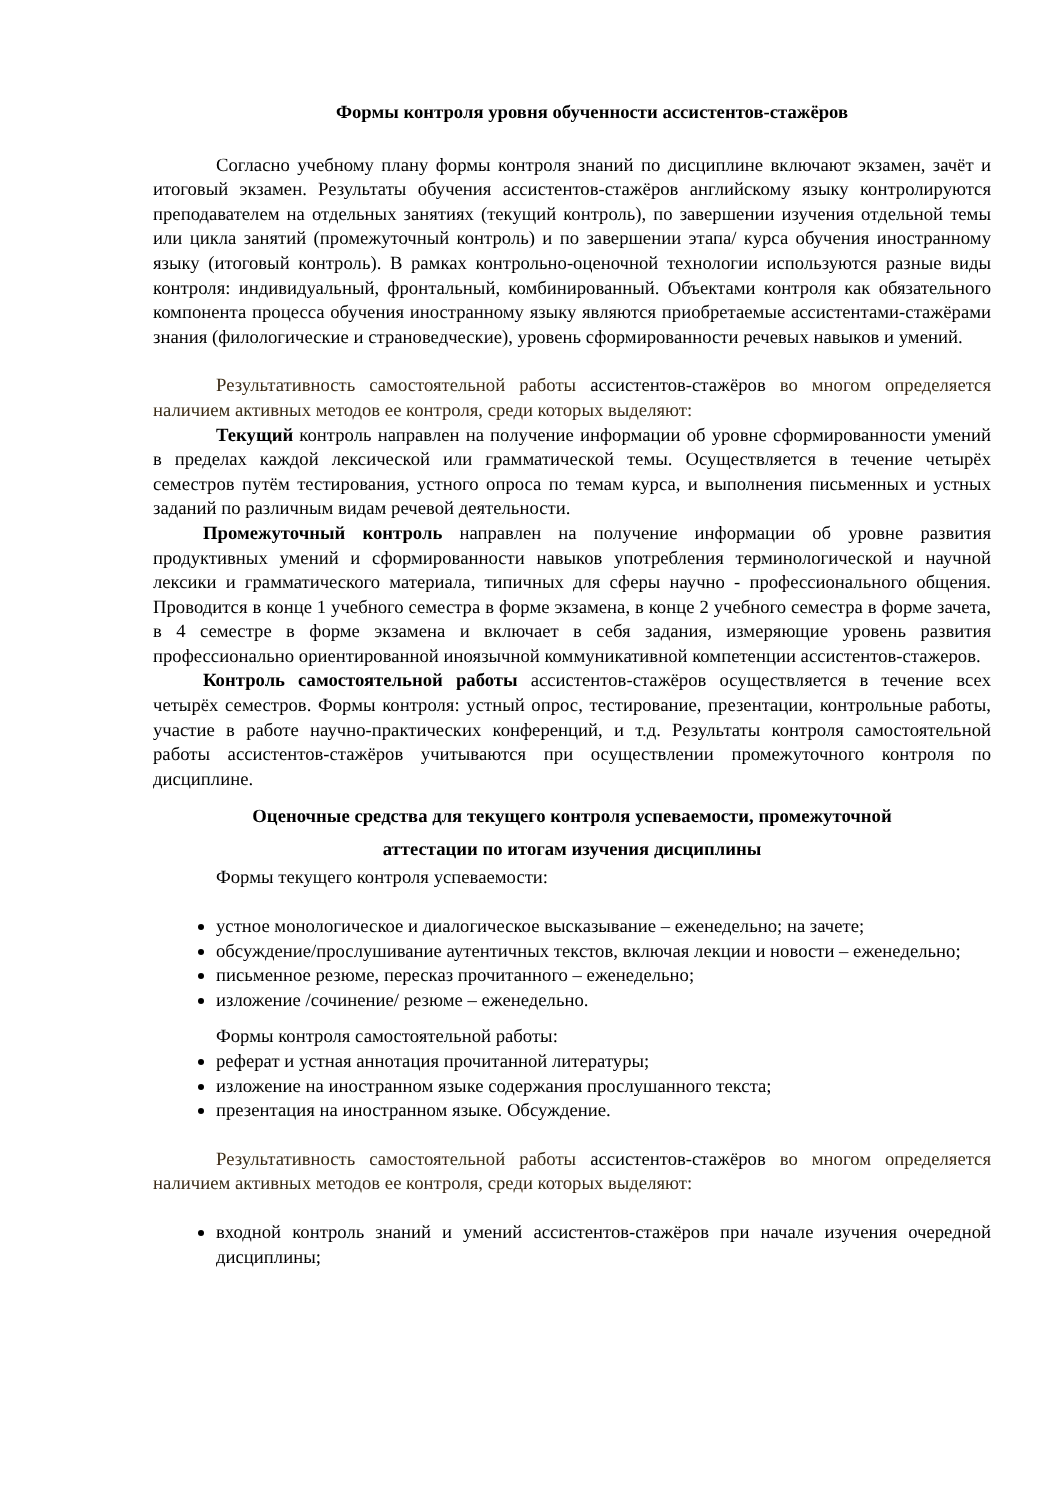Формы контроля уровня обученности ассистентов-стажёров
Согласно учебному плану формы контроля знаний по дисциплине включают экзамен, зачёт и итоговый экзамен. Результаты обучения ассистентов-стажёров английскому языку контролируются преподавателем на отдельных занятиях (текущий контроль), по завершении изучения отдельной темы или цикла занятий (промежуточный контроль) и по завершении этапа/ курса обучения иностранному языку (итоговый контроль). В рамках контрольно-оценочной технологии используются разные виды контроля: индивидуальный, фронтальный, комбинированный. Объектами контроля как обязательного компонента процесса обучения иностранному языку являются приобретаемые ассистентами-стажёрами знания (филологические и страноведческие), уровень сформированности речевых навыков и умений.
Результативность самостоятельной работы ассистентов-стажёров во многом определяется наличием активных методов ее контроля, среди которых выделяют:
Текущий контроль направлен на получение информации об уровне сформированности умений в пределах каждой лексической или грамматической темы. Осуществляется в течение четырёх семестров путём тестирования, устного опроса по темам курса, и выполнения письменных и устных заданий по различным видам речевой деятельности.
Промежуточный контроль направлен на получение информации об уровне развития продуктивных умений и сформированности навыков употребления терминологической и научной лексики и грамматического материала, типичных для сферы научно - профессионального общения. Проводится в конце 1 учебного семестра в форме экзамена, в конце 2 учебного семестра в форме зачета, в 4 семестре в форме экзамена и включает в себя задания, измеряющие уровень развития профессионально ориентированной иноязычной коммуникативной компетенции ассистентов-стажеров.
Контроль самостоятельной работы ассистентов-стажёров осуществляется в течение всех четырёх семестров. Формы контроля: устный опрос, тестирование, презентации, контрольные работы, участие в работе научно-практических конференций, и т.д. Результаты контроля самостоятельной работы ассистентов-стажёров учитываются при осуществлении промежуточного контроля по дисциплине.
Оценочные средства для текущего контроля успеваемости, промежуточной
аттестации по итогам изучения дисциплины
Формы текущего контроля успеваемости:
устное монологическое и диалогическое высказывание – еженедельно; на зачете;
обсуждение/прослушивание аутентичных текстов, включая лекции и новости – еженедельно;
письменное резюме, пересказ прочитанного – еженедельно;
изложение /сочинение/ резюме – еженедельно.
Формы контроля самостоятельной работы:
реферат и устная аннотация прочитанной литературы;
изложение на иностранном языке содержания прослушанного текста;
презентация на иностранном языке. Обсуждение.
Результативность самостоятельной работы ассистентов-стажёров во многом определяется наличием активных методов ее контроля, среди которых выделяют:
входной контроль знаний и умений ассистентов-стажёров при начале изучения очередной дисциплины;